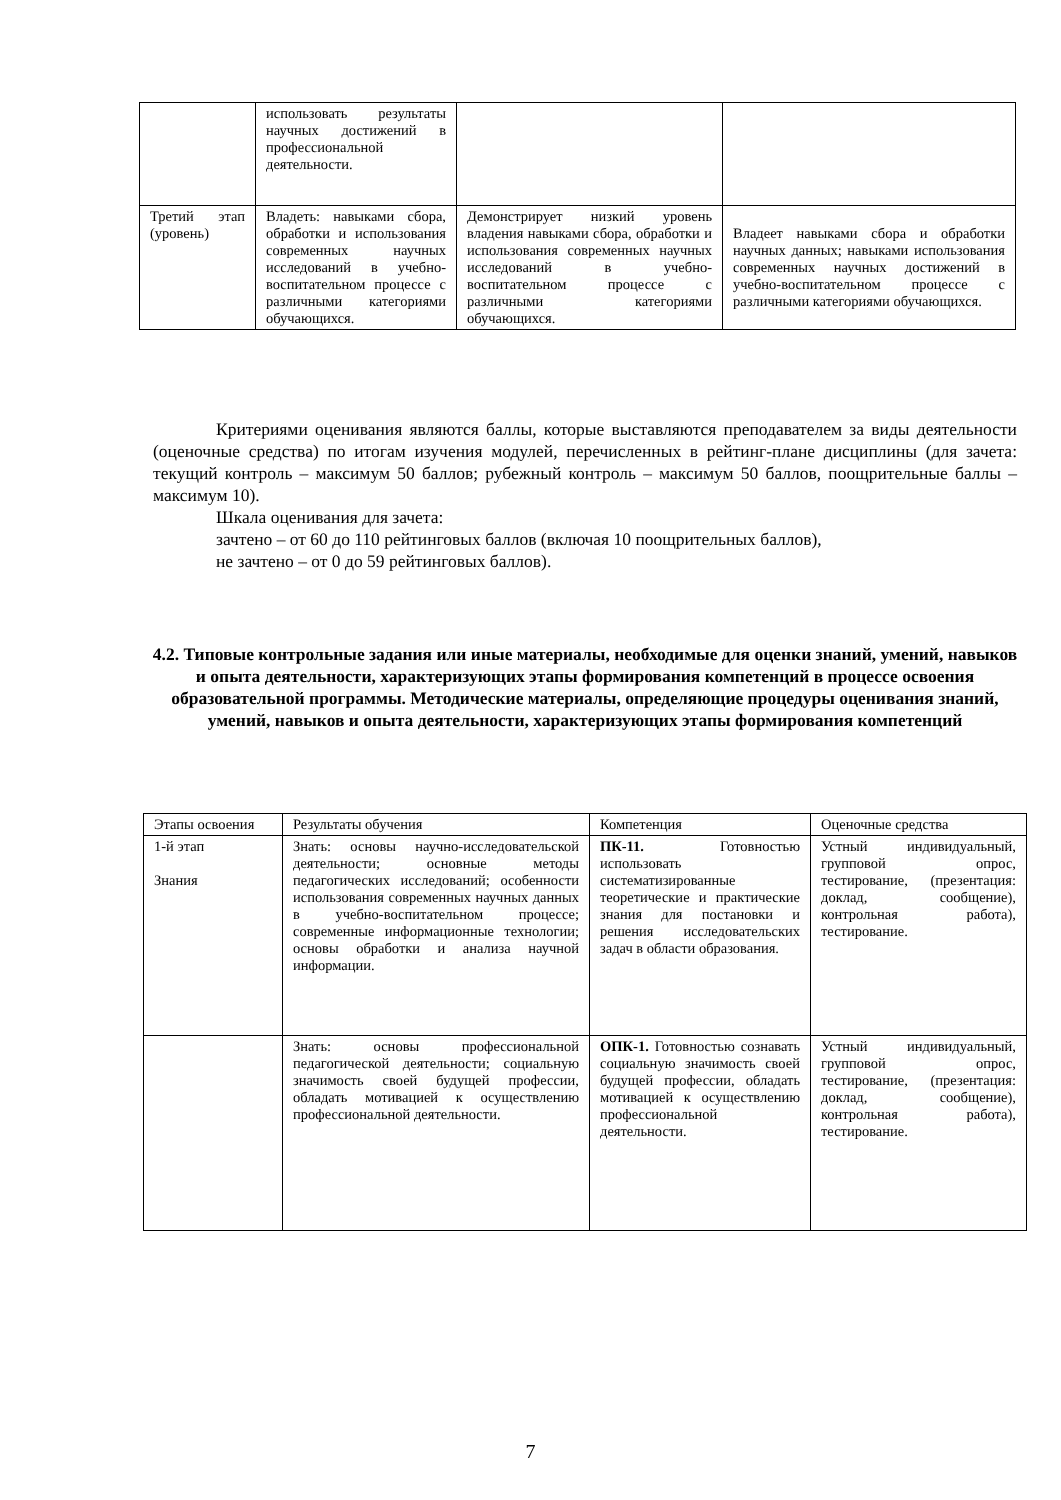| | использовать результаты научных достижений в профессиональной деятельности. | | |
| Третий этап (уровень) | Владеть: навыками сбора, обработки и использования современных научных исследований в учебно-воспитательном процессе с различными категориями обучающихся. | Демонстрирует низкий уровень владения навыками сбора, обработки и использования современных научных исследований в учебно-воспитательном процессе с различными категориями обучающихся. | Владеет навыками сбора и обработки научных данных; навыками использования современных научных достижений в учебно-воспитательном процессе с различными категориями обучающихся. |
Критериями оценивания являются баллы, которые выставляются преподавателем за виды деятельности (оценочные средства) по итогам изучения модулей, перечисленных в рейтинг-плане дисциплины (для зачета: текущий контроль – максимум 50 баллов; рубежный контроль – максимум 50 баллов, поощрительные баллы – максимум 10).
Шкала оценивания для зачета:
зачтено – от 60 до 110 рейтинговых баллов (включая 10 поощрительных баллов),
не зачтено – от 0 до 59 рейтинговых баллов).
4.2. Типовые контрольные задания или иные материалы, необходимые для оценки знаний, умений, навыков и опыта деятельности, характеризующих этапы формирования компетенций в процессе освоения образовательной программы. Методические материалы, определяющие процедуры оценивания знаний, умений, навыков и опыта деятельности, характеризующих этапы формирования компетенций
| Этапы освоения | Результаты обучения | Компетенция | Оценочные средства |
| 1-й этап Знания | Знать: основы научно-исследовательской деятельности; основные методы педагогических исследований; особенности использования современных научных данных в учебно-воспитательном процессе; современные информационные технологии; основы обработки и анализа научной информации. | ПК-11. Готовностью использовать систематизированные теоретические и практические знания для постановки и решения исследовательских задач в области образования. | Устный индивидуальный, групповой опрос, тестирование, (презентация: доклад, сообщение), контрольная работа), тестирование. |
| | Знать: основы профессиональной педагогической деятельности; социальную значимость своей будущей профессии, обладать мотивацией к осуществлению профессиональной деятельности. | ОПК-1. Готовностью сознавать социальную значимость своей будущей профессии, обладать мотивацией к осуществлению профессиональной деятельности. | Устный индивидуальный, групповой опрос, тестирование, (презентация: доклад, сообщение), контрольная работа), тестирование. |
7